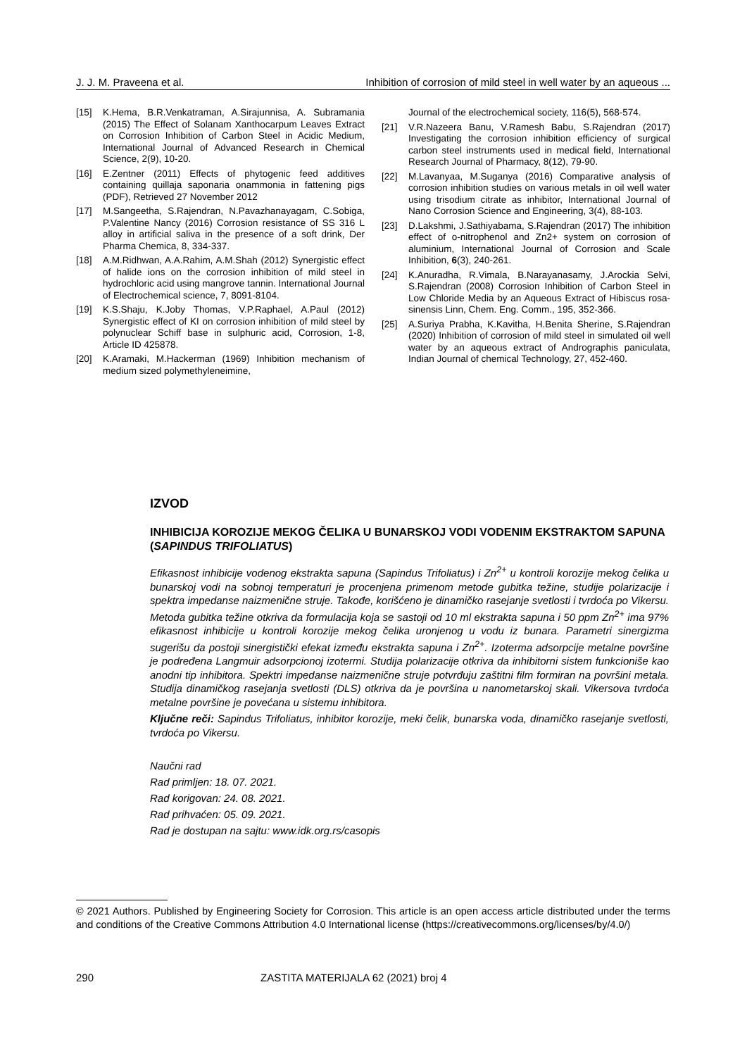J. J. M. Praveena et al. Inhibition of corrosion of mild steel in well water by an aqueous ...
[15] K.Hema, B.R.Venkatraman, A.Sirajunnisa, A. Subramania (2015) The Effect of Solanam Xanthocarpum Leaves Extract on Corrosion Inhibition of Carbon Steel in Acidic Medium, International Journal of Advanced Research in Chemical Science, 2(9), 10-20.
[16] E.Zentner (2011) Effects of phytogenic feed additives containing quillaja saponaria onammonia in fattening pigs (PDF), Retrieved 27 November 2012
[17] M.Sangeetha, S.Rajendran, N.Pavazhanayagam, C.Sobiga, P.Valentine Nancy (2016) Corrosion resistance of SS 316 L alloy in artificial saliva in the presence of a soft drink, Der Pharma Chemica, 8, 334-337.
[18] A.M.Ridhwan, A.A.Rahim, A.M.Shah (2012) Synergistic effect of halide ions on the corrosion inhibition of mild steel in hydrochloric acid using mangrove tannin. International Journal of Electrochemical science, 7, 8091-8104.
[19] K.S.Shaju, K.Joby Thomas, V.P.Raphael, A.Paul (2012) Synergistic effect of KI on corrosion inhibition of mild steel by polynuclear Schiff base in sulphuric acid, Corrosion, 1-8, Article ID 425878.
[20] K.Aramaki, M.Hackerman (1969) Inhibition mechanism of medium sized polymethyleneimine,
Journal of the electrochemical society, 116(5), 568-574.
[21] V.R.Nazeera Banu, V.Ramesh Babu, S.Rajendran (2017) Investigating the corrosion inhibition efficiency of surgical carbon steel instruments used in medical field, International Research Journal of Pharmacy, 8(12), 79-90.
[22] M.Lavanyaa, M.Suganya (2016) Comparative analysis of corrosion inhibition studies on various metals in oil well water using trisodium citrate as inhibitor, International Journal of Nano Corrosion Science and Engineering, 3(4), 88-103.
[23] D.Lakshmi, J.Sathiyabama, S.Rajendran (2017) The inhibition effect of o-nitrophenol and Zn2+ system on corrosion of aluminium, International Journal of Corrosion and Scale Inhibition, 6(3), 240-261.
[24] K.Anuradha, R.Vimala, B.Narayanasamy, J.Arockia Selvi, S.Rajendran (2008) Corrosion Inhibition of Carbon Steel in Low Chloride Media by an Aqueous Extract of Hibiscus rosa-sinensis Linn, Chem. Eng. Comm., 195, 352-366.
[25] A.Suriya Prabha, K.Kavitha, H.Benita Sherine, S.Rajendran (2020) Inhibition of corrosion of mild steel in simulated oil well water by an aqueous extract of Andrographis paniculata, Indian Journal of chemical Technology, 27, 452-460.
IZVOD
INHIBICIJA KOROZIJE MEKOG ČELIKA U BUNARSKOJ VODI VODENIM EKSTRAKTOM SAPUNA (SAPINDUS TRIFOLIATUS)
Efikasnost inhibicije vodenog ekstrakta sapuna (Sapindus Trifoliatus) i Zn<sup>2+</sup> u kontroli korozije mekog čelika u bunarskoj vodi na sobnoj temperaturi je procenjena primenom metode gubitka težine, studije polarizacije i spektra impedanse naizmenične struje. Takođe, korišćeno je dinamičko rasejanje svetlosti i tvrdoća po Vikersu. Metoda gubitka težine otkriva da formulacija koja se sastoji od 10 ml ekstrakta sapuna i 50 ppm Zn<sup>2+</sup> ima 97% efikasnost inhibicije u kontroli korozije mekog čelika uronjenog u vodu iz bunara. Parametri sinergizma sugerišu da postoji sinergistički efekat između ekstrakta sapuna i Zn<sup>2+</sup>. Izoterma adsorpcije metalne površine je podređena Langmuir adsorpcionoj izotermi. Studija polarizacije otkriva da inhibitorni sistem funkcioniše kao anodni tip inhibitora. Spektri impedanse naizmenične struje potvrđuju zaštitni film formiran na površini metala. Studija dinamičkog rasejanja svetlosti (DLS) otkriva da je površina u nanometarskoj skali. Vikersova tvrdoća metalne površine je povećana u sistemu inhibitora.
Ključne reči: Sapindus Trifoliatus, inhibitor korozije, meki čelik, bunarska voda, dinamičko rasejanje svetlosti, tvrdoća po Vikersu.
Naučni rad
Rad primljen: 18. 07. 2021.
Rad korigovan: 24. 08. 2021.
Rad prihvaćen: 05. 09. 2021.
Rad je dostupan na sajtu: www.idk.org.rs/casopis
© 2021 Authors. Published by Engineering Society for Corrosion. This article is an open access article distributed under the terms and conditions of the Creative Commons Attribution 4.0 International license (https://creativecommons.org/licenses/by/4.0/)
290 ZASTITA MATERIJALA 62 (2021) broj 4